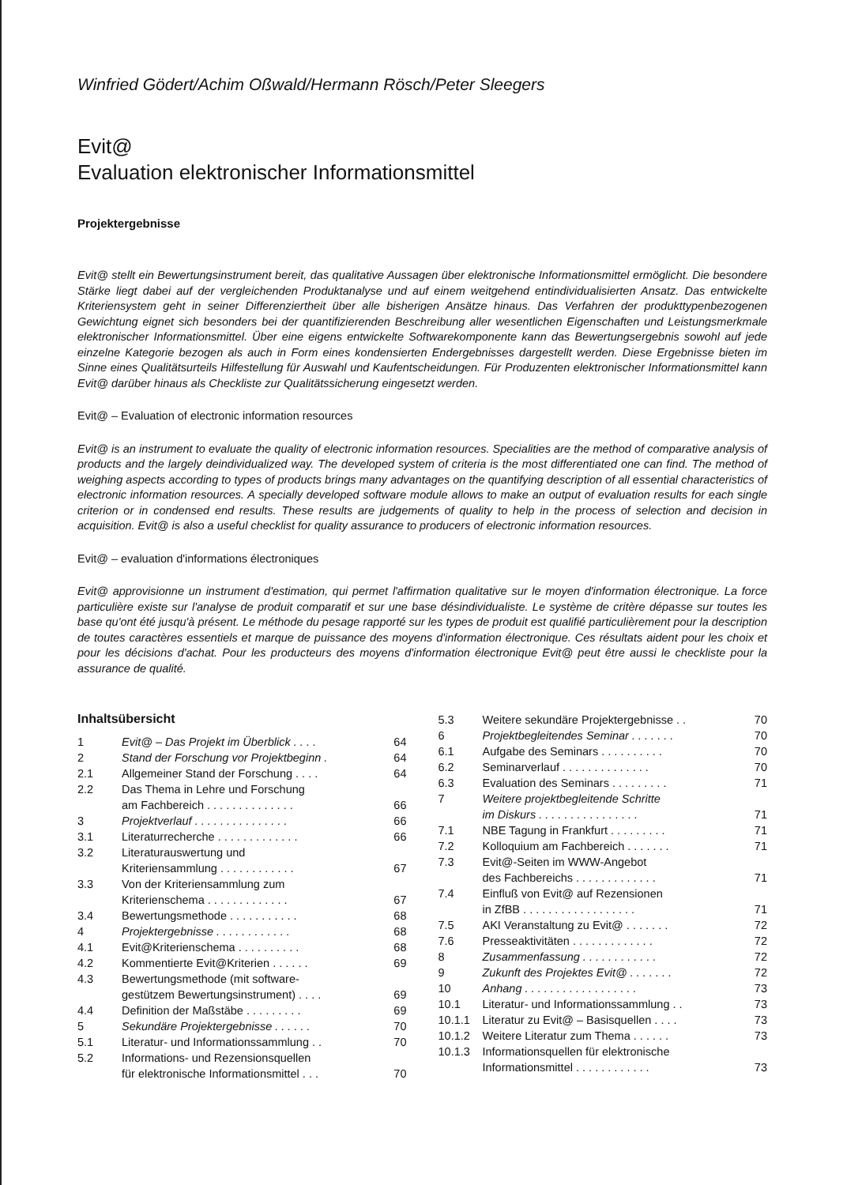Winfried Gödert/Achim Oßwald/Hermann Rösch/Peter Sleegers
Evit@
Evaluation elektronischer Informationsmittel
Projektergebnisse
Evit@ stellt ein Bewertungsinstrument bereit, das qualitative Aussagen über elektronische Informationsmittel ermöglicht. Die besondere Stärke liegt dabei auf der vergleichenden Produktanalyse und auf einem weitgehend entindividualisierten Ansatz. Das entwickelte Kriteriensystem geht in seiner Differenziertheit über alle bisherigen Ansätze hinaus. Das Verfahren der produkttypenbezogenen Gewichtung eignet sich besonders bei der quantifizierenden Beschreibung aller wesentlichen Eigenschaften und Leistungsmerkmale elektronischer Informationsmittel. Über eine eigens entwickelte Softwarekomponente kann das Bewertungsergebnis sowohl auf jede einzelne Kategorie bezogen als auch in Form eines kondensierten Endergebnisses dargestellt werden. Diese Ergebnisse bieten im Sinne eines Qualitätsurteils Hilfestellung für Auswahl und Kaufentscheidungen. Für Produzenten elektronischer Informationsmittel kann Evit@ darüber hinaus als Checkliste zur Qualitätssicherung eingesetzt werden.
Evit@ – Evaluation of electronic information resources
Evit@ is an instrument to evaluate the quality of electronic information resources. Specialities are the method of comparative analysis of products and the largely deindividualized way. The developed system of criteria is the most differentiated one can find. The method of weighing aspects according to types of products brings many advantages on the quantifying description of all essential characteristics of electronic information resources. A specially developed software module allows to make an output of evaluation results for each single criterion or in condensed end results. These results are judgements of quality to help in the process of selection and decision in acquisition. Evit@ is also a useful checklist for quality assurance to producers of electronic information resources.
Evit@ – evaluation d'informations électroniques
Evit@ approvisionne un instrument d'estimation, qui permet l'affirmation qualitative sur le moyen d'information électronique. La force particulière existe sur l'analyse de produit comparatif et sur une base désindividualiste. Le système de critère dépasse sur toutes les base qu'ont été jusqu'à présent. Le méthode du pesage rapporté sur les types de produit est qualifié particulièrement pour la description de toutes caractères essentiels et marque de puissance des moyens d'information électronique. Ces résultats aident pour les choix et pour les décisions d'achat. Pour les producteurs des moyens d'information électronique Evit@ peut être aussi le checkliste pour la assurance de qualité.
Inhaltsübersicht
| 1 | Evit@ – Das Projekt im Überblick . . . . | 64 |
| 2 | Stand der Forschung vor Projektbeginn . | 64 |
| 2.1 | Allgemeiner Stand der Forschung . . . . | 64 |
| 2.2 | Das Thema in Lehre und Forschung am Fachbereich . . . . . . . . . . . . . . | 66 |
| 3 | Projektverlauf . . . . . . . . . . . . . . . | 66 |
| 3.1 | Literaturrecherche . . . . . . . . . . . . . | 66 |
| 3.2 | Literaturauswertung und Kriteriensammlung . . . . . . . . . . . . | 67 |
| 3.3 | Von der Kriteriensammlung zum Kriterienschema . . . . . . . . . . . . . | 67 |
| 3.4 | Bewertungsmethode . . . . . . . . . . . | 68 |
| 4 | Projektergebnisse . . . . . . . . . . . . | 68 |
| 4.1 | Evit@Kriterienschema . . . . . . . . . . | 68 |
| 4.2 | Kommentierte Evit@Kriterien . . . . . . | 69 |
| 4.3 | Bewertungsmethode (mit software- gestützem Bewertungsinstrument) . . . . | 69 |
| 4.4 | Definition der Maßstäbe . . . . . . . . . | 69 |
| 5 | Sekundäre Projektergebnisse . . . . . . | 70 |
| 5.1 | Literatur- und Informationssammlung . . | 70 |
| 5.2 | Informations- und Rezensionsquellen für elektronische Informationsmittel . . . | 70 |
| 5.3 | Weitere sekundäre Projektergebnisse . . | 70 |
| 6 | Projektbegleitendes Seminar . . . . . . . | 70 |
| 6.1 | Aufgabe des Seminars . . . . . . . . . . | 70 |
| 6.2 | Seminarverlauf . . . . . . . . . . . . . . | 70 |
| 6.3 | Evaluation des Seminars . . . . . . . . . | 71 |
| 7 | Weitere projektbegleitende Schritte im Diskurs . . . . . . . . . . . . . . . . | 71 |
| 7.1 | NBE Tagung in Frankfurt . . . . . . . . . | 71 |
| 7.2 | Kolloquium am Fachbereich . . . . . . . | 71 |
| 7.3 | Evit@-Seiten im WWW-Angebot des Fachbereichs . . . . . . . . . . . . . | 71 |
| 7.4 | Einfluß von Evit@ auf Rezensionen in ZfBB . . . . . . . . . . . . . . . . . . | 71 |
| 7.5 | AKI Veranstaltung zu Evit@ . . . . . . . | 72 |
| 7.6 | Presseaktivitäten . . . . . . . . . . . . . | 72 |
| 8 | Zusammenfassung . . . . . . . . . . . . | 72 |
| 9 | Zukunft des Projektes Evit@ . . . . . . . | 72 |
| 10 | Anhang . . . . . . . . . . . . . . . . . . | 73 |
| 10.1 | Literatur- und Informationssammlung . . | 73 |
| 10.1.1 | Literatur zu Evit@ – Basisquellen . . . . | 73 |
| 10.1.2 | Weitere Literatur zum Thema . . . . . . | 73 |
| 10.1.3 | Informationsquellen für elektronische Informationsmittel . . . . . . . . . . . . | 73 |